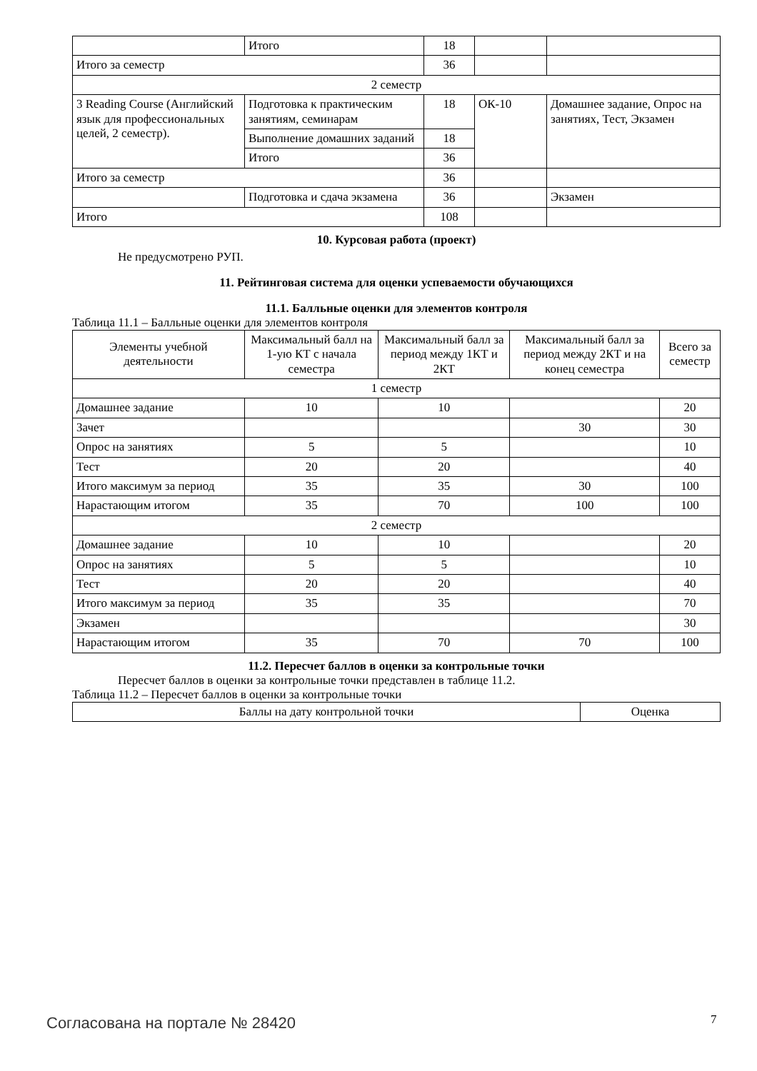| | Итого | 18 | | |
| Итого за семестр | | 36 | | |
| 2 семестр | | | | |
| 3 Reading Course (Английский язык для профессиональных целей, 2 семестр). | Подготовка к практическим занятиям, семинарам | 18 | ОК-10 | Домашнее задание, Опрос на занятиях, Тест, Экзамен |
| | Выполнение домашних заданий | 18 | | |
| | Итого | 36 | | |
| Итого за семестр | | 36 | | |
| | Подготовка и сдача экзамена | 36 | | Экзамен |
| Итого | | 108 | | |
10. Курсовая работа (проект)
Не предусмотрено РУП.
11. Рейтинговая система для оценки успеваемости обучающихся
11.1. Балльные оценки для элементов контроля
Таблица 11.1 – Балльные оценки для элементов контроля
| Элементы учебной деятельности | Максимальный балл на 1-ую КТ с начала семестра | Максимальный балл за период между 1КТ и 2КТ | Максимальный балл за период между 2КТ и на конец семестра | Всего за семестр |
| --- | --- | --- | --- | --- |
| 1 семестр | | | | |
| Домашнее задание | 10 | 10 | | 20 |
| Зачет | | | 30 | 30 |
| Опрос на занятиях | 5 | 5 | | 10 |
| Тест | 20 | 20 | | 40 |
| Итого максимум за период | 35 | 35 | 30 | 100 |
| Нарастающим итогом | 35 | 70 | 100 | 100 |
| 2 семестр | | | | |
| Домашнее задание | 10 | 10 | | 20 |
| Опрос на занятиях | 5 | 5 | | 10 |
| Тест | 20 | 20 | | 40 |
| Итого максимум за период | 35 | 35 | | 70 |
| Экзамен | | | | 30 |
| Нарастающим итогом | 35 | 70 | 70 | 100 |
11.2. Пересчет баллов в оценки за контрольные точки
Пересчет баллов в оценки за контрольные точки представлен в таблице 11.2.
Таблица 11.2 – Пересчет баллов в оценки за контрольные точки
| Баллы на дату контрольной точки | Оценка |
Согласована на портале № 28420 7